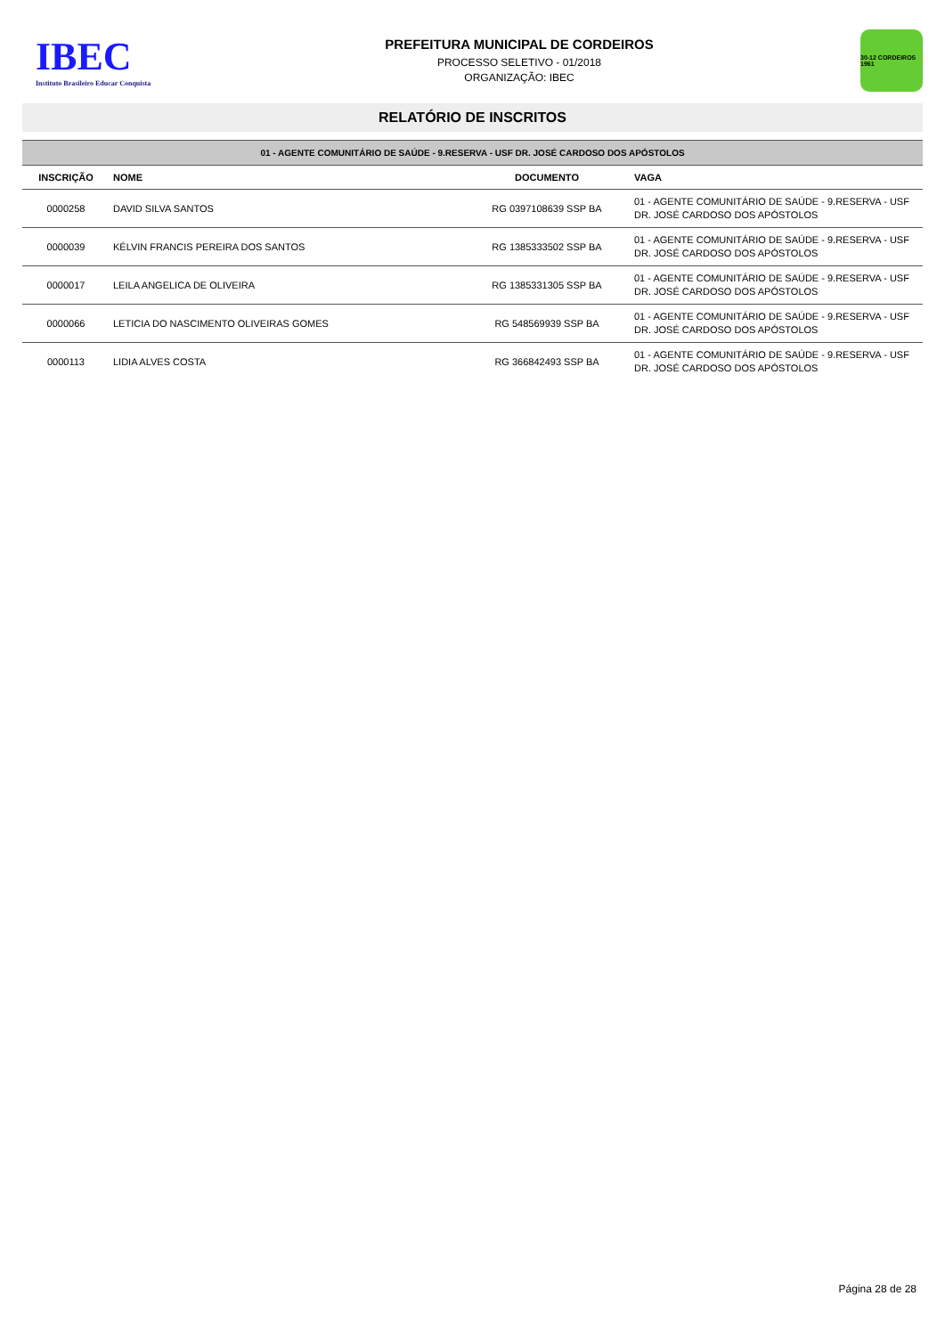IBEC
Instituto Brasileiro Educar Conquista
PREFEITURA MUNICIPAL DE CORDEIROS
PROCESSO SELETIVO - 01/2018
ORGANIZAÇÃO: IBEC
30-12 CORDEIROS 1961
RELATÓRIO DE INSCRITOS
| 01 - AGENTE COMUNITÁRIO DE SAÚDE - 9.RESERVA - USF DR. JOSÉ CARDOSO DOS APÓSTOLOS | | | |
| INSCRIÇÃO | NOME | DOCUMENTO | VAGA |
| 0000258 | DAVID SILVA SANTOS | RG 0397108639 SSP BA | 01 - AGENTE COMUNITÁRIO DE SAÚDE - 9.RESERVA - USF DR. JOSÉ CARDOSO DOS APÓSTOLOS |
| 0000039 | KÉLVIN FRANCIS PEREIRA DOS SANTOS | RG 1385333502 SSP BA | 01 - AGENTE COMUNITÁRIO DE SAÚDE - 9.RESERVA - USF DR. JOSÉ CARDOSO DOS APÓSTOLOS |
| 0000017 | LEILA ANGELICA DE OLIVEIRA | RG 1385331305 SSP BA | 01 - AGENTE COMUNITÁRIO DE SAÚDE - 9.RESERVA - USF DR. JOSÉ CARDOSO DOS APÓSTOLOS |
| 0000066 | LETICIA DO NASCIMENTO OLIVEIRAS GOMES | RG 548569939 SSP BA | 01 - AGENTE COMUNITÁRIO DE SAÚDE - 9.RESERVA - USF DR. JOSÉ CARDOSO DOS APÓSTOLOS |
| 0000113 | LIDIA ALVES COSTA | RG 366842493 SSP BA | 01 - AGENTE COMUNITÁRIO DE SAÚDE - 9.RESERVA - USF DR. JOSÉ CARDOSO DOS APÓSTOLOS |
Página 28 de 28